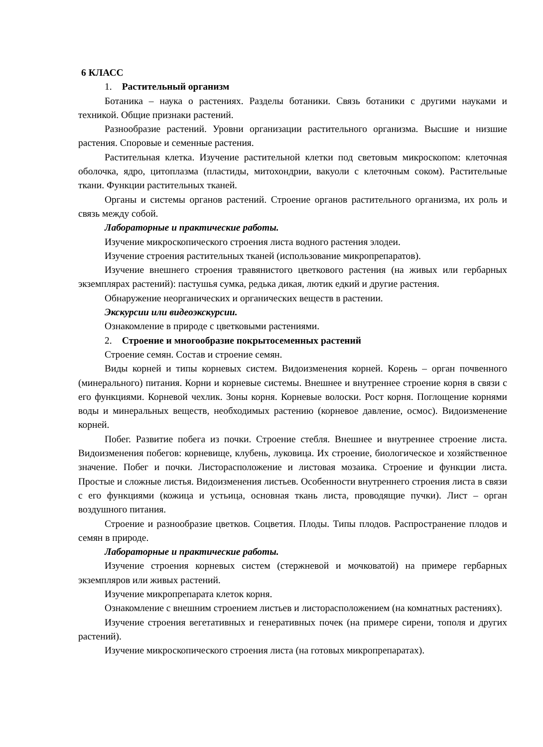6 КЛАСС
1. Растительный организм
Ботаника – наука о растениях. Разделы ботаники. Связь ботаники с другими науками и техникой. Общие признаки растений.
Разнообразие растений. Уровни организации растительного организма. Высшие и низшие растения. Споровые и семенные растения.
Растительная клетка. Изучение растительной клетки под световым микроскопом: клеточная оболочка, ядро, цитоплазма (пластиды, митохондрии, вакуоли с клеточным соком). Растительные ткани. Функции растительных тканей.
Органы и системы органов растений. Строение органов растительного организма, их роль и связь между собой.
Лабораторные и практические работы.
Изучение микроскопического строения листа водного растения элодеи.
Изучение строения растительных тканей (использование микропрепаратов).
Изучение внешнего строения травянистого цветкового растения (на живых или гербарных экземплярах растений): пастушья сумка, редька дикая, лютик едкий и другие растения.
Обнаружение неорганических и органических веществ в растении.
Экскурсии или видеоэкскурсии.
Ознакомление в природе с цветковыми растениями.
2. Строение и многообразие покрытосеменных растений
Строение семян. Состав и строение семян.
Виды корней и типы корневых систем. Видоизменения корней. Корень – орган почвенного (минерального) питания. Корни и корневые системы. Внешнее и внутреннее строение корня в связи с его функциями. Корневой чехлик. Зоны корня. Корневые волоски. Рост корня. Поглощение корнями воды и минеральных веществ, необходимых растению (корневое давление, осмос). Видоизменение корней.
Побег. Развитие побега из почки. Строение стебля. Внешнее и внутреннее строение листа. Видоизменения побегов: корневище, клубень, луковица. Их строение, биологическое и хозяйственное значение. Побег и почки. Листорасположение и листовая мозаика. Строение и функции листа. Простые и сложные листья. Видоизменения листьев. Особенности внутреннего строения листа в связи с его функциями (кожица и устьица, основная ткань листа, проводящие пучки). Лист – орган воздушного питания.
Строение и разнообразие цветков. Соцветия. Плоды. Типы плодов. Распространение плодов и семян в природе.
Лабораторные и практические работы.
Изучение строения корневых систем (стержневой и мочковатой) на примере гербарных экземпляров или живых растений.
Изучение микропрепарата клеток корня.
Ознакомление с внешним строением листьев и листорасположением (на комнатных растениях).
Изучение строения вегетативных и генеративных почек (на примере сирени, тополя и других растений).
Изучение микроскопического строения листа (на готовых микропрепаратах).